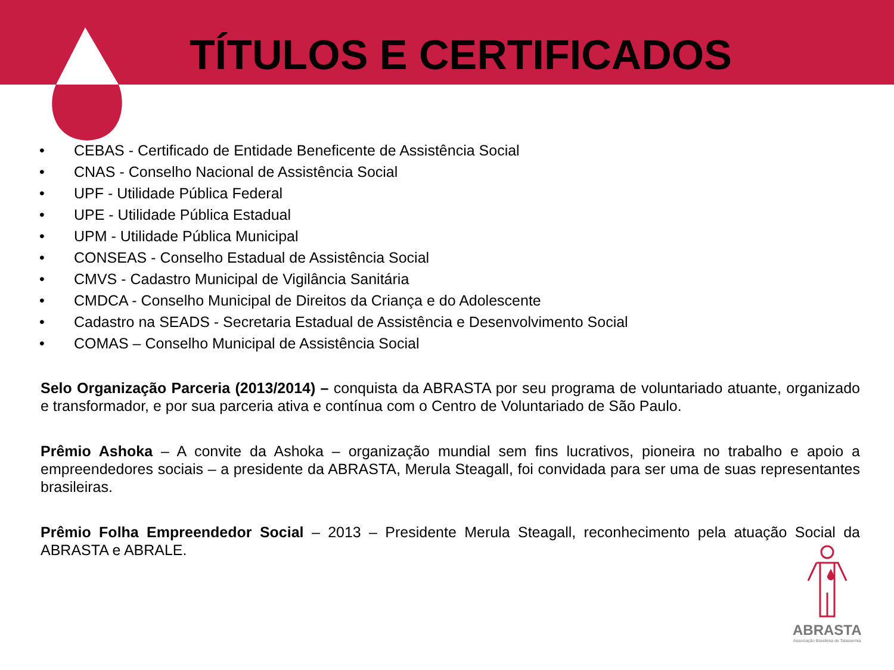TÍTULOS E CERTIFICADOS
• CEBAS - Certificado de Entidade Beneficente de Assistência Social
• CNAS - Conselho Nacional de Assistência Social
• UPF - Utilidade Pública Federal
• UPE - Utilidade Pública Estadual
• UPM - Utilidade Pública Municipal
• CONSEAS - Conselho Estadual de Assistência Social
• CMVS - Cadastro Municipal de Vigilância Sanitária
• CMDCA - Conselho Municipal de Direitos da Criança e do Adolescente
• Cadastro na SEADS - Secretaria Estadual de Assistência e Desenvolvimento Social
• COMAS – Conselho Municipal de Assistência Social
Selo Organização Parceria (2013/2014) – conquista da ABRASTA por seu programa de voluntariado atuante, organizado e transformador, e por sua parceria ativa e contínua com o Centro de Voluntariado de São Paulo.
Prêmio Ashoka – A convite da Ashoka – organização mundial sem fins lucrativos, pioneira no trabalho e apoio a empreendedores sociais – a presidente da ABRASTA, Merula Steagall, foi convidada para ser uma de suas representantes brasileiras.
Prêmio Folha Empreendedor Social – 2013 – Presidente Merula Steagall, reconhecimento pela atuação Social da ABRASTA e ABRALE.
ABRASTA
Associação Brasileira de Talassemia